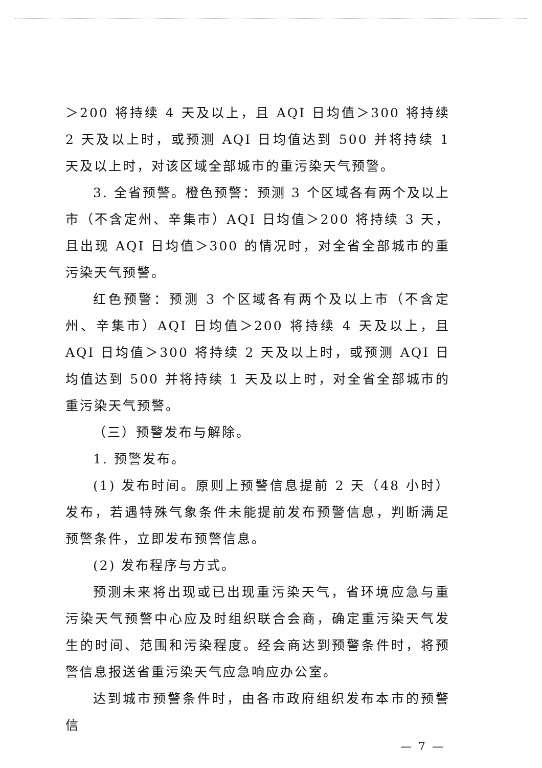＞200 将持续 4 天及以上，且 AQI 日均值＞300 将持续 2 天及以上时，或预测 AQI 日均值达到 500 并将持续 1 天及以上时，对该区域全部城市的重污染天气预警。
3. 全省预警。橙色预警：预测 3 个区域各有两个及以上市（不含定州、辛集市）AQI 日均值＞200 将持续 3 天，且出现 AQI 日均值＞300 的情况时，对全省全部城市的重污染天气预警。
红色预警：预测 3 个区域各有两个及以上市（不含定州、辛集市）AQI 日均值＞200 将持续 4 天及以上，且 AQI 日均值＞300 将持续 2 天及以上时，或预测 AQI 日均值达到 500 并将持续 1 天及以上时，对全省全部城市的重污染天气预警。
（三）预警发布与解除。
1. 预警发布。
(1) 发布时间。原则上预警信息提前 2 天（48 小时）发布，若遇特殊气象条件未能提前发布预警信息，判断满足预警条件，立即发布预警信息。
(2) 发布程序与方式。
预测未来将出现或已出现重污染天气，省环境应急与重污染天气预警中心应及时组织联合会商，确定重污染天气发生的时间、范围和污染程度。经会商达到预警条件时，将预警信息报送省重污染天气应急响应办公室。
达到城市预警条件时，由各市政府组织发布本市的预警信
— 7 —